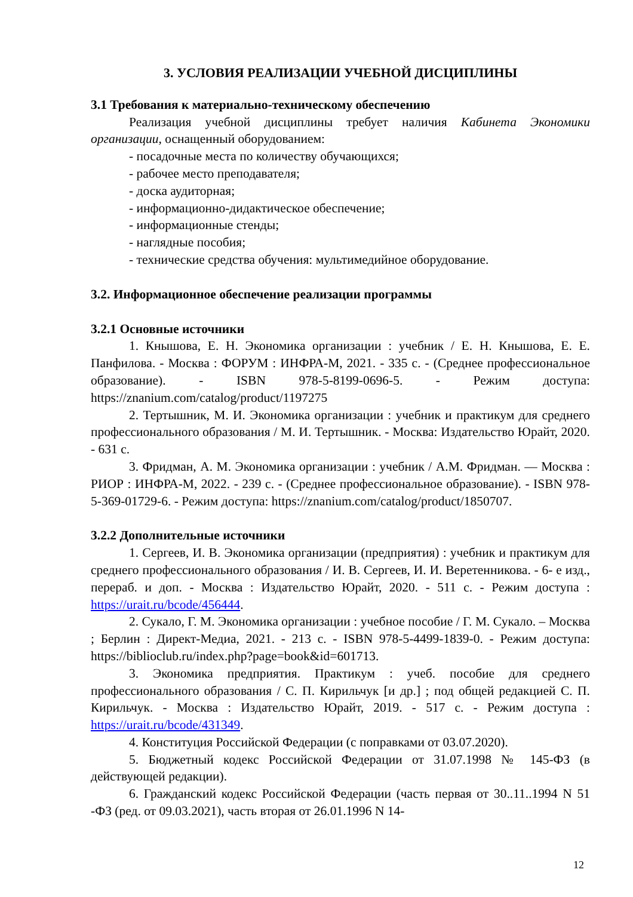3. УСЛОВИЯ РЕАЛИЗАЦИИ УЧЕБНОЙ ДИСЦИПЛИНЫ
3.1 Требования к материально-техническому обеспечению
Реализация учебной дисциплины требует наличия Кабинета Экономики организации, оснащенный оборудованием:
- посадочные места по количеству обучающихся;
- рабочее место преподавателя;
- доска аудиторная;
- информационно-дидактическое обеспечение;
- информационные стенды;
- наглядные пособия;
- технические средства обучения: мультимедийное оборудование.
3.2. Информационное обеспечение реализации программы
3.2.1 Основные источники
1. Кнышова, Е. Н. Экономика организации : учебник / Е. Н. Кнышова, Е. Е. Панфилова. - Москва : ФОРУМ : ИНФРА-М, 2021. - 335 с. - (Среднее профессиональное образование). - ISBN 978-5-8199-0696-5. - Режим доступа: https://znanium.com/catalog/product/1197275
2. Тертышник, М. И. Экономика организации : учебник и практикум для среднего профессионального образования / М. И. Тертышник. - Москва: Издательство Юрайт, 2020. - 631 с.
3. Фридман, А. М. Экономика организации : учебник / А.М. Фридман. — Москва : РИОР : ИНФРА-М, 2022. - 239 с. - (Среднее профессиональное образование). - ISBN 978-5-369-01729-6. - Режим доступа: https://znanium.com/catalog/product/1850707.
3.2.2 Дополнительные источники
1. Сергеев, И. В. Экономика организации (предприятия) : учебник и практикум для среднего профессионального образования / И. В. Сергеев, И. И. Веретенникова. - 6- е изд., перераб. и доп. - Москва : Издательство Юрайт, 2020. - 511 с. - Режим доступа : https://urait.ru/bcode/456444.
2. Сукало, Г. М. Экономика организации : учебное пособие / Г. М. Сукало. – Москва ; Берлин : Директ-Медиа, 2021. - 213 с. - ISBN 978-5-4499-1839-0. - Режим доступа: https://biblioclub.ru/index.php?page=book&id=601713.
3. Экономика предприятия. Практикум : учеб. пособие для среднего профессионального образования / С. П. Кирильчук [и др.] ; под общей редакцией С. П. Кирильчук. - Москва : Издательство Юрайт, 2019. - 517 с. - Режим доступа : https://urait.ru/bcode/431349.
4. Конституция Российской Федерации (с поправками от 03.07.2020).
5. Бюджетный кодекс Российской Федерации от 31.07.1998 № 145-ФЗ (в действующей редакции).
6. Гражданский кодекс Российской Федерации (часть первая от 30..11..1994 N 51 -ФЗ (ред. от 09.03.2021), часть вторая от 26.01.1996 N 14-
12